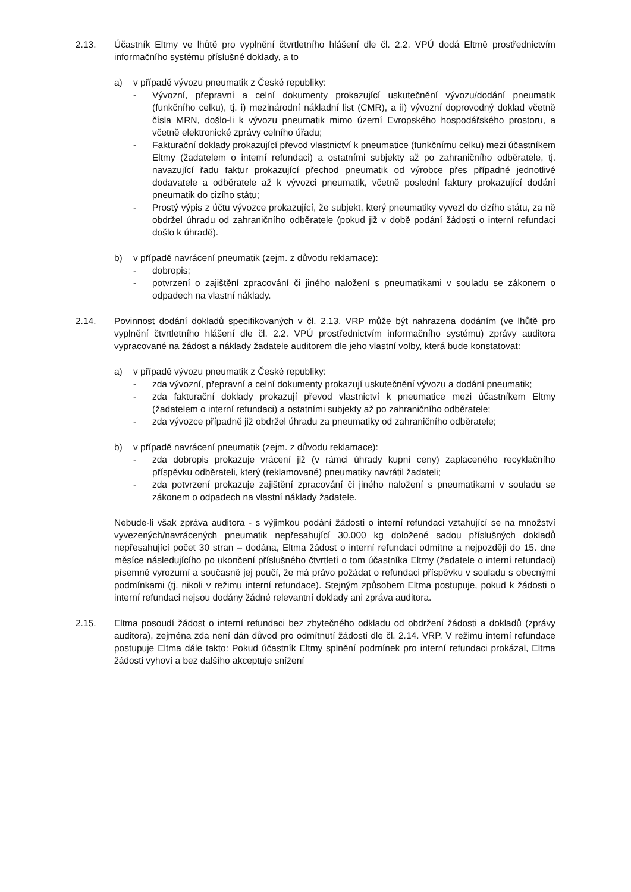2.13. Účastník Eltmy ve lhůtě pro vyplnění čtvrtletního hlášení dle čl. 2.2. VPÚ dodá Eltmě prostřednictvím informačního systému příslušné doklady, a to
a) v případě vývozu pneumatik z České republiky:
- Vývozní, přepravní a celní dokumenty prokazující uskutečnění vývozu/dodání pneumatik (funkčního celku), tj. i) mezinárodní nákladní list (CMR), a ii) vývozní doprovodný doklad včetně čísla MRN, došlo-li k vývozu pneumatik mimo území Evropského hospodářského prostoru, a včetně elektronické zprávy celního úřadu;
- Fakturační doklady prokazující převod vlastnictví k pneumatice (funkčnímu celku) mezi účastníkem Eltmy (žadatelem o interní refundaci) a ostatními subjekty až po zahraničního odběratele, tj. navazující řadu faktur prokazující přechod pneumatik od výrobce přes případné jednotlivé dodavatele a odběratele až k vývozci pneumatik, včetně poslední faktury prokazující dodání pneumatik do cizího státu;
- Prostý výpis z účtu vývozce prokazující, že subjekt, který pneumatiky vyvezl do cizího státu, za ně obdržel úhradu od zahraničního odběratele (pokud již v době podání žádosti o interní refundaci došlo k úhradě).
b) v případě navrácení pneumatik (zejm. z důvodu reklamace):
- dobropis;
- potvrzení o zajištění zpracování či jiného naložení s pneumatikami v souladu se zákonem o odpadech na vlastní náklady.
2.14. Povinnost dodání dokladů specifikovaných v čl. 2.13. VRP může být nahrazena dodáním (ve lhůtě pro vyplnění čtvrtletního hlášení dle čl. 2.2. VPÚ prostřednictvím informačního systému) zprávy auditora vypracované na žádost a náklady žadatele auditorem dle jeho vlastní volby, která bude konstatovat:
a) v případě vývozu pneumatik z České republiky:
- zda vývozní, přepravní a celní dokumenty prokazují uskutečnění vývozu a dodání pneumatik;
- zda fakturační doklady prokazují převod vlastnictví k pneumatice mezi účastníkem Eltmy (žadatelem o interní refundaci) a ostatními subjekty až po zahraničního odběratele;
- zda vývozce případně již obdržel úhradu za pneumatiky od zahraničního odběratele;
b) v případě navrácení pneumatik (zejm. z důvodu reklamace):
- zda dobropis prokazuje vrácení již (v rámci úhrady kupní ceny) zaplaceného recyklačního příspěvku odběrateli, který (reklamované) pneumatiky navrátil žadateli;
- zda potvrzení prokazuje zajištění zpracování či jiného naložení s pneumatikami v souladu se zákonem o odpadech na vlastní náklady žadatele.
Nebude-li však zpráva auditora - s výjimkou podání žádosti o interní refundaci vztahující se na množství vyvezených/navrácených pneumatik nepřesahující 30.000 kg doložené sadou příslušných dokladů nepřesahující počet 30 stran – dodána, Eltma žádost o interní refundaci odmítne a nejpozději do 15. dne měsíce následujícího po ukončení příslušného čtvrtletí o tom účastníka Eltmy (žadatele o interní refundaci) písemně vyrozumí a současně jej poučí, že má právo požádat o refundaci příspěvku v souladu s obecnými podmínkami (tj. nikoli v režimu interní refundace). Stejným způsobem Eltma postupuje, pokud k žádosti o interní refundaci nejsou dodány žádné relevantní doklady ani zpráva auditora.
2.15. Eltma posoudí žádost o interní refundaci bez zbytečného odkladu od obdržení žádosti a dokladů (zprávy auditora), zejména zda není dán důvod pro odmítnutí žádosti dle čl. 2.14. VRP. V režimu interní refundace postupuje Eltma dále takto: Pokud účastník Eltmy splnění podmínek pro interní refundaci prokázal, Eltma žádosti vyhoví a bez dalšího akceptuje snížení